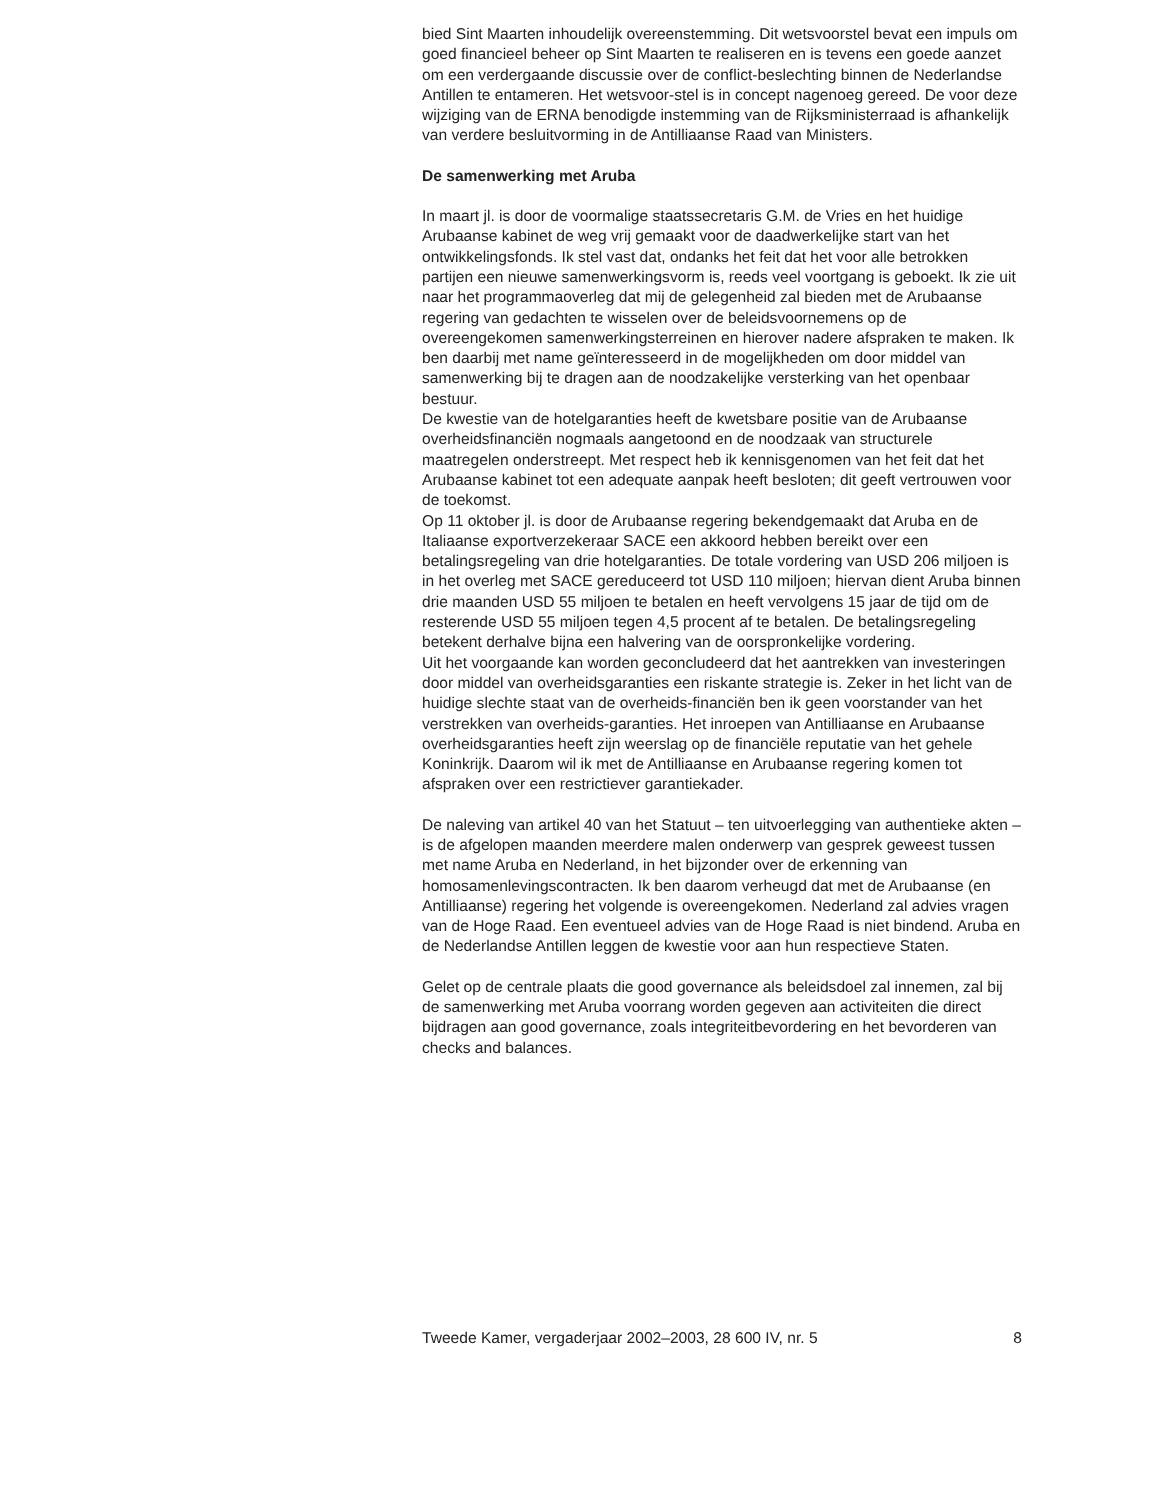bied Sint Maarten inhoudelijk overeenstemming. Dit wetsvoorstel bevat een impuls om goed financieel beheer op Sint Maarten te realiseren en is tevens een goede aanzet om een verdergaande discussie over de conflict-beslechting binnen de Nederlandse Antillen te entameren. Het wetsvoor-stel is in concept nagenoeg gereed. De voor deze wijziging van de ERNA benodigde instemming van de Rijksministerraad is afhankelijk van verdere besluitvorming in de Antilliaanse Raad van Ministers.
De samenwerking met Aruba
In maart jl. is door de voormalige staatssecretaris G.M. de Vries en het huidige Arubaanse kabinet de weg vrij gemaakt voor de daadwerkelijke start van het ontwikkelingsfonds. Ik stel vast dat, ondanks het feit dat het voor alle betrokken partijen een nieuwe samenwerkingsvorm is, reeds veel voortgang is geboekt. Ik zie uit naar het programmaoverleg dat mij de gelegenheid zal bieden met de Arubaanse regering van gedachten te wisselen over de beleidsvoornemens op de overeengekomen samenwerkingsterreinen en hierover nadere afspraken te maken. Ik ben daarbij met name geïnteresseerd in de mogelijkheden om door middel van samenwerking bij te dragen aan de noodzakelijke versterking van het openbaar bestuur.
De kwestie van de hotelgaranties heeft de kwetsbare positie van de Arubaanse overheidsfinanciën nogmaals aangetoond en de noodzaak van structurele maatregelen onderstreept. Met respect heb ik kennisgenomen van het feit dat het Arubaanse kabinet tot een adequate aanpak heeft besloten; dit geeft vertrouwen voor de toekomst.
Op 11 oktober jl. is door de Arubaanse regering bekendgemaakt dat Aruba en de Italiaanse exportverzekeraar SACE een akkoord hebben bereikt over een betalingsregeling van drie hotelgaranties. De totale vordering van USD 206 miljoen is in het overleg met SACE gereduceerd tot USD 110 miljoen; hiervan dient Aruba binnen drie maanden USD 55 miljoen te betalen en heeft vervolgens 15 jaar de tijd om de resterende USD 55 miljoen tegen 4,5 procent af te betalen. De betalingsregeling betekent derhalve bijna een halvering van de oorspronkelijke vordering.
Uit het voorgaande kan worden geconcludeerd dat het aantrekken van investeringen door middel van overheidsgaranties een riskante strategie is. Zeker in het licht van de huidige slechte staat van de overheids-financiën ben ik geen voorstander van het verstrekken van overheids-garanties. Het inroepen van Antilliaanse en Arubaanse overheidsgaranties heeft zijn weerslag op de financiële reputatie van het gehele Koninkrijk. Daarom wil ik met de Antilliaanse en Arubaanse regering komen tot afspraken over een restrictiever garantiekader.
De naleving van artikel 40 van het Statuut – ten uitvoerlegging van authentieke akten – is de afgelopen maanden meerdere malen onderwerp van gesprek geweest tussen met name Aruba en Nederland, in het bijzonder over de erkenning van homosamenlevingscontracten. Ik ben daarom verheugd dat met de Arubaanse (en Antilliaanse) regering het volgende is overeengekomen. Nederland zal advies vragen van de Hoge Raad. Een eventueel advies van de Hoge Raad is niet bindend. Aruba en de Nederlandse Antillen leggen de kwestie voor aan hun respectieve Staten.
Gelet op de centrale plaats die good governance als beleidsdoel zal innemen, zal bij de samenwerking met Aruba voorrang worden gegeven aan activiteiten die direct bijdragen aan good governance, zoals integriteitbevordering en het bevorderen van checks and balances.
Tweede Kamer, vergaderjaar 2002–2003, 28 600 IV, nr. 5 8